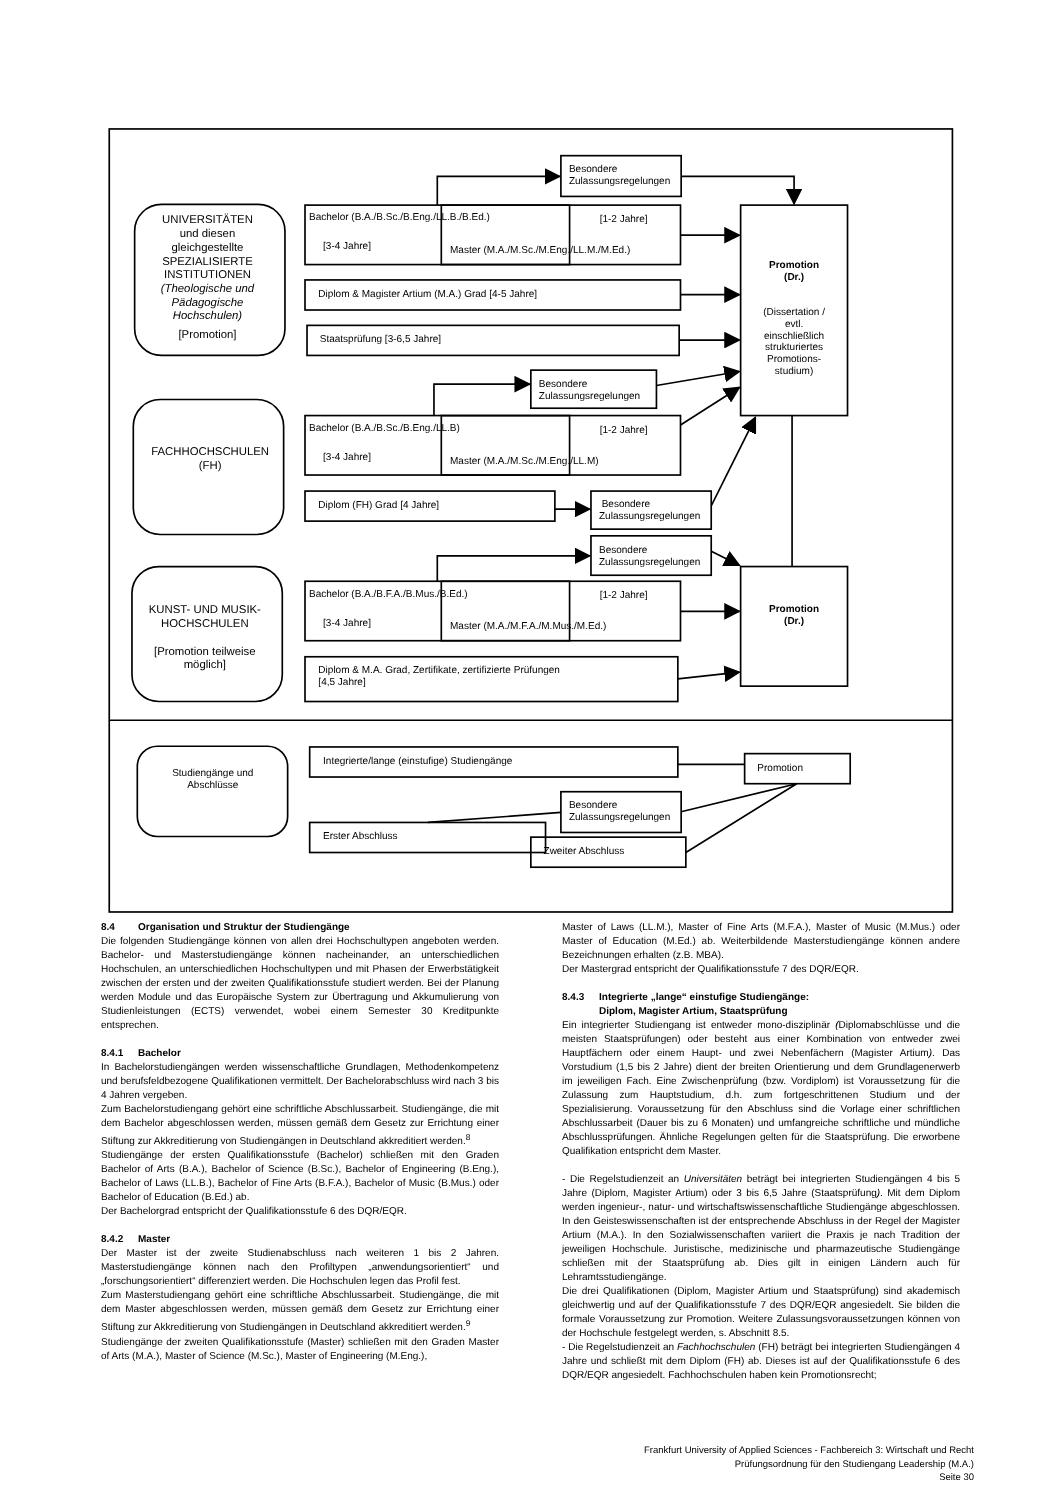UNIVERSITÄTEN
und diesen
gleichgestellte
SPEZIALISIERTE
INSTITUTIONEN
(Theologische und
Pädagogische
Hochschulen)
[Promotion]
FACHHOCHSCHULEN
(FH)
KUNST- UND MUSIK-
HOCHSCHULEN
[Promotion teilweise
möglich]
Studiengänge und
Abschlüsse
Promotion
(Dr.)
(Dissertation /
evtl.
einschließlich
strukturiertes
Promotions-
studium)
Promotion
(Dr.)
Besondere
Zulassungsregelungen
Bachelor (B.A./B.Sc./B.Eng./LL.B./B.Ed.)
[1-2 Jahre]
[3-4 Jahre]
Master (M.A./M.Sc./M.Eng./LL.M./M.Ed.)
Diplom & Magister Artium (M.A.) Grad [4-5 Jahre]
Staatsprüfung [3-6,5 Jahre]
Besondere
Zulassungsregelungen
Bachelor (B.A./B.Sc./B.Eng./LL.B)
[1-2 Jahre]
[3-4 Jahre]
Master (M.A./M.Sc./M.Eng./LL.M)
Diplom (FH) Grad [4 Jahre]
Besondere
Zulassungsregelungen
Besondere
Zulassungsregelungen
Bachelor (B.A./B.F.A./B.Mus./B.Ed.)
[1-2 Jahre]
[3-4 Jahre]
Master (M.A./M.F.A./M.Mus./M.Ed.)
Diplom & M.A. Grad, Zertifikate, zertifizierte Prüfungen
[4,5 Jahre]
Integrierte/lange (einstufige) Studiengänge
Promotion
Besondere
Zulassungsregelungen
Erster Abschluss
Zweiter Abschluss
8.4 Organisation und Struktur der Studiengänge
Die folgenden Studiengänge können von allen drei Hochschultypen angeboten werden. Bachelor- und Masterstudiengänge können nacheinander, an unterschiedlichen Hochschulen, an unterschiedlichen Hochschultypen und mit Phasen der Erwerbstätigkeit zwischen der ersten und der zweiten Qualifikationsstufe studiert werden. Bei der Planung werden Module und das Europäische System zur Übertragung und Akkumulierung von Studienleistungen (ECTS) verwendet, wobei einem Semester 30 Kreditpunkte entsprechen.
8.4.1 Bachelor
In Bachelorstudiengängen werden wissenschaftliche Grundlagen, Methodenkompetenz und berufsfeldbezogene Qualifikationen vermittelt. Der Bachelorabschluss wird nach 3 bis 4 Jahren vergeben.
Zum Bachelorstudiengang gehört eine schriftliche Abschlussarbeit. Studiengänge, die mit dem Bachelor abgeschlossen werden, müssen gemäß dem Gesetz zur Errichtung einer Stiftung zur Akkreditierung von Studiengängen in Deutschland akkreditiert werden.<sup>8</sup>
Studiengänge der ersten Qualifikationsstufe (Bachelor) schließen mit den Graden Bachelor of Arts (B.A.), Bachelor of Science (B.Sc.), Bachelor of Engineering (B.Eng.), Bachelor of Laws (LL.B.), Bachelor of Fine Arts (B.F.A.), Bachelor of Music (B.Mus.) oder Bachelor of Education (B.Ed.) ab.
Der Bachelorgrad entspricht der Qualifikationsstufe 6 des DQR/EQR.
8.4.2 Master
Der Master ist der zweite Studienabschluss nach weiteren 1 bis 2 Jahren. Masterstudiengänge können nach den Profiltypen „anwendungsorientiert“ und „forschungsorientiert“ differenziert werden. Die Hochschulen legen das Profil fest.
Zum Masterstudiengang gehört eine schriftliche Abschlussarbeit. Studiengänge, die mit dem Master abgeschlossen werden, müssen gemäß dem Gesetz zur Errichtung einer Stiftung zur Akkreditierung von Studiengängen in Deutschland akkreditiert werden.<sup>9</sup>
Studiengänge der zweiten Qualifikationsstufe (Master) schließen mit den Graden Master of Arts (M.A.), Master of Science (M.Sc.), Master of Engineering (M.Eng.),
Master of Laws (LL.M.), Master of Fine Arts (M.F.A.), Master of Music (M.Mus.) oder Master of Education (M.Ed.) ab. Weiterbildende Masterstudiengänge können andere Bezeichnungen erhalten (z.B. MBA).
Der Mastergrad entspricht der Qualifikationsstufe 7 des DQR/EQR.
8.4.3 Integrierte „lange“ einstufige Studiengänge:
Diplom, Magister Artium, Staatsprüfung
Ein integrierter Studiengang ist entweder mono-disziplinär (Diplomabschlüsse und die meisten Staatsprüfungen) oder besteht aus einer Kombination von entweder zwei Hauptfächern oder einem Haupt- und zwei Nebenfächern (Magister Artium). Das Vorstudium (1,5 bis 2 Jahre) dient der breiten Orientierung und dem Grundlagenerwerb im jeweiligen Fach. Eine Zwischenprüfung (bzw. Vordiplom) ist Voraussetzung für die Zulassung zum Hauptstudium, d.h. zum fortgeschrittenen Studium und der Spezialisierung. Voraussetzung für den Abschluss sind die Vorlage einer schriftlichen Abschlussarbeit (Dauer bis zu 6 Monaten) und umfangreiche schriftliche und mündliche Abschlussprüfungen. Ähnliche Regelungen gelten für die Staatsprüfung. Die erworbene Qualifikation entspricht dem Master.
- Die Regelstudienzeit an Universitäten beträgt bei integrierten Studiengängen 4 bis 5 Jahre (Diplom, Magister Artium) oder 3 bis 6,5 Jahre (Staatsprüfung). Mit dem Diplom werden ingenieur-, natur- und wirtschaftswissenschaftliche Studiengänge abgeschlossen. In den Geisteswissenschaften ist der entsprechende Abschluss in der Regel der Magister Artium (M.A.). In den Sozialwissenschaften variiert die Praxis je nach Tradition der jeweiligen Hochschule. Juristische, medizinische und pharmazeutische Studiengänge schließen mit der Staatsprüfung ab. Dies gilt in einigen Ländern auch für Lehramtsstudiengänge.
Die drei Qualifikationen (Diplom, Magister Artium und Staatsprüfung) sind akademisch gleichwertig und auf der Qualifikationsstufe 7 des DQR/EQR angesiedelt. Sie bilden die formale Voraussetzung zur Promotion. Weitere Zulassungsvoraussetzungen können von der Hochschule festgelegt werden, s. Abschnitt 8.5.
- Die Regelstudienzeit an Fachhochschulen (FH) beträgt bei integrierten Studiengängen 4 Jahre und schließt mit dem Diplom (FH) ab. Dieses ist auf der Qualifikationsstufe 6 des DQR/EQR angesiedelt. Fachhochschulen haben kein Promotionsrecht;
Frankfurt University of Applied Sciences - Fachbereich 3: Wirtschaft und Recht
Prüfungsordnung für den Studiengang Leadership (M.A.)
Seite 30